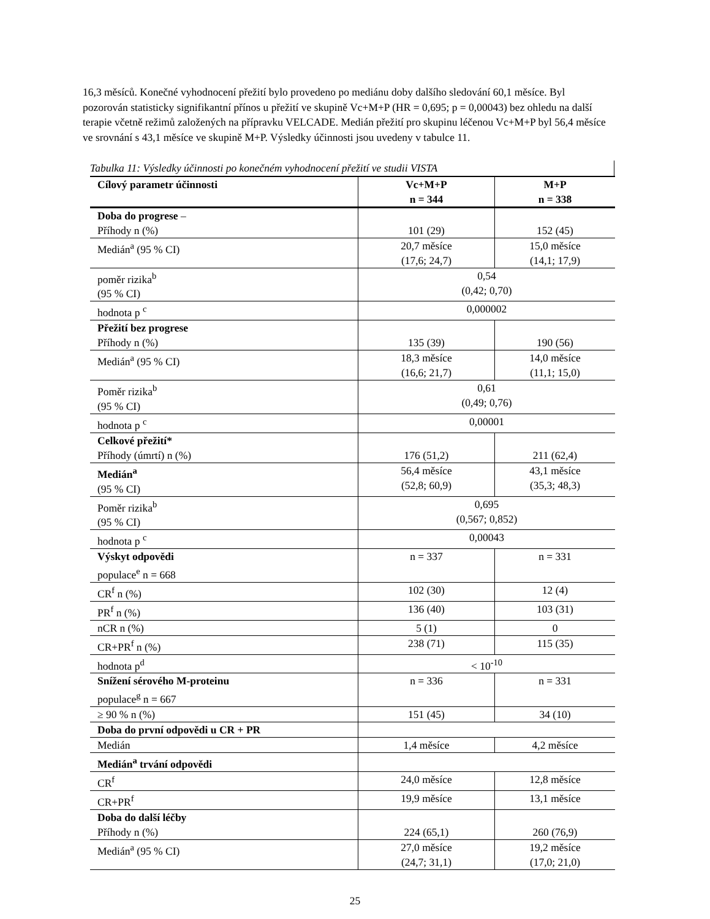16,3 měsíců. Konečné vyhodnocení přežití bylo provedeno po mediánu doby dalšího sledování 60,1 měsíce. Byl pozorován statisticky signifikantní přínos u přežití ve skupině Vc+M+P (HR = 0,695; p = 0,00043) bez ohledu na další terapie včetně režimů založených na přípravku VELCADE. Medián přežití pro skupinu léčenou Vc+M+P byl 56,4 měsíce ve srovnání s 43,1 měsíce ve skupině M+P. Výsledky účinnosti jsou uvedeny v tabulce 11.
Tabulka 11: Výsledky účinnosti po konečném vyhodnocení přežití ve studii VISTA
| Cílový parametr účinnosti | Vc+M+P n = 344 | M+P n = 338 |
| --- | --- | --- |
| Doba do progrese – Příhody n (%) | 101 (29) | 152 (45) |
| Medián<sup>a</sup> (95 % CI) | 20,7 měsíce (17,6; 24,7) | 15,0 měsíce (14,1; 17,9) |
| poměr rizika<sup>b</sup> (95 % CI) | 0,54 (0,42; 0,70) | |
| hodnota p <sup>c</sup> | 0,000002 | |
| Přežití bez progrese Příhody n (%) | 135 (39) | 190 (56) |
| Medián<sup>a</sup> (95 % CI) | 18,3 měsíce (16,6; 21,7) | 14,0 měsíce (11,1; 15,0) |
| Poměr rizika<sup>b</sup> (95 % CI) | 0,61 (0,49; 0,76) | |
| hodnota p <sup>c</sup> | 0,00001 | |
| Celkové přežití* Příhody (úmrtí) n (%) | 176 (51,2) | 211 (62,4) |
| Medián<sup>a</sup> (95 % CI) | 56,4 měsíce (52,8; 60,9) | 43,1 měsíce (35,3; 48,3) |
| Poměr rizika<sup>b</sup> (95 % CI) | 0,695 (0,567; 0,852) | |
| hodnota p <sup>c</sup> | 0,00043 | |
| Výskyt odpovědi populace<sup>e</sup> n = 668 | n = 337 | n = 331 |
| CR<sup>f</sup> n (%) | 102 (30) | 12 (4) |
| PR<sup>f</sup> n (%) | 136 (40) | 103 (31) |
| nCR n (%) | 5 (1) | 0 |
| CR+PR<sup>f</sup> n (%) | 238 (71) | 115 (35) |
| hodnota p<sup>d</sup> | < 10<sup>-10</sup> | |
| Snížení sérového M-proteinu populace<sup>g</sup> n = 667 | n = 336 | n = 331 |
| ≥ 90 % n (%) | 151 (45) | 34 (10) |
| Doba do první odpovědi u CR + PR | | |
| Medián | 1,4 měsíce | 4,2 měsíce |
| Medián<sup>a</sup> trvání odpovědi | | |
| CR<sup>f</sup> | 24,0 měsíce | 12,8 měsíce |
| CR+PR<sup>f</sup> | 19,9 měsíce | 13,1 měsíce |
| Doba do další léčby Příhody n (%) | 224 (65,1) | 260 (76,9) |
| Medián<sup>a</sup> (95 % CI) | 27,0 měsíce (24,7; 31,1) | 19,2 měsíce (17,0; 21,0) |
25